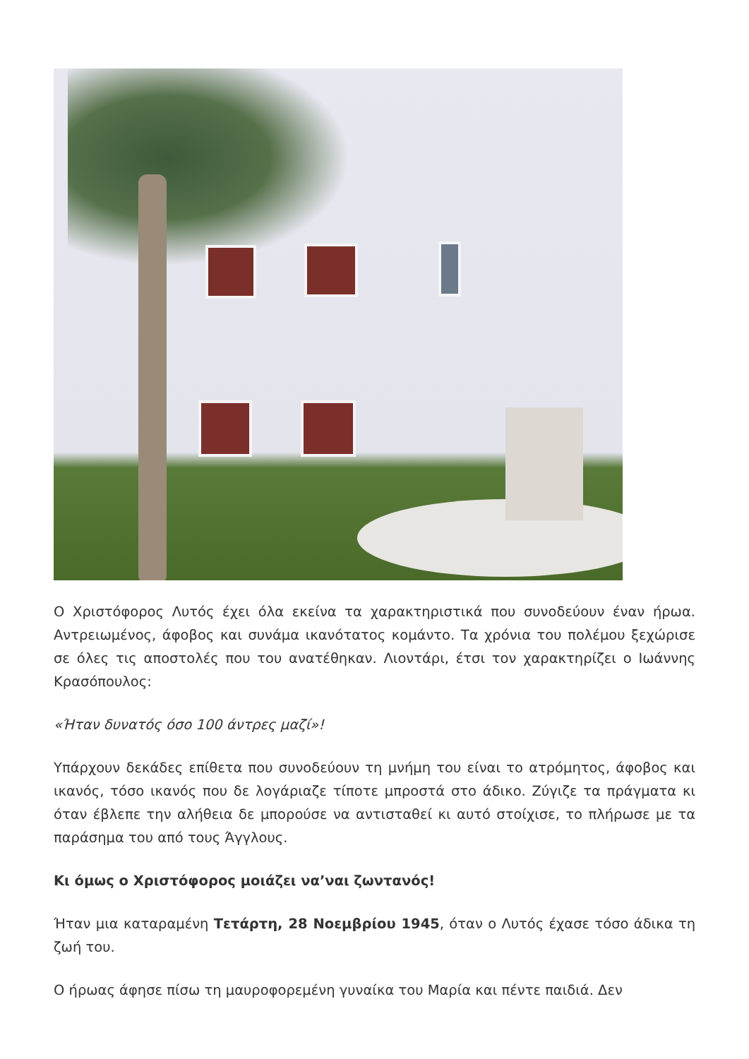Ο Χριστόφορος Λυτός έχει όλα εκείνα τα χαρακτηριστικά που συνοδεύουν έναν ήρωα. Αντρειωμένος, άφοβος και συνάμα ικανότατος κομάντο. Τα χρόνια του πολέμου ξεχώρισε σε όλες τις αποστολές που του ανατέθηκαν. Λιοντάρι, έτσι τον χαρακτηρίζει ο Ιωάννης Κρασόπουλος:
«Ήταν δυνατός όσο 100 άντρες μαζί»!
Υπάρχουν δεκάδες επίθετα που συνοδεύουν τη μνήμη του είναι το ατρόμητος, άφοβος και ικανός, τόσο ικανός που δε λογάριαζε τίποτε μπροστά στο άδικο. Ζύγιζε τα πράγματα κι όταν έβλεπε την αλήθεια δε μπορούσε να αντισταθεί κι αυτό στοίχισε, το πλήρωσε με τα παράσημα του από τους Άγγλους.
Κι όμως ο Χριστόφορος μοιάζει να’ναι ζωντανός!
Ήταν μια καταραμένη Τετάρτη, 28 Νοεμβρίου 1945, όταν ο Λυτός έχασε τόσο άδικα τη ζωή του.
Ο ήρωας άφησε πίσω τη μαυροφορεμένη γυναίκα του Μαρία και πέντε παιδιά. Δεν